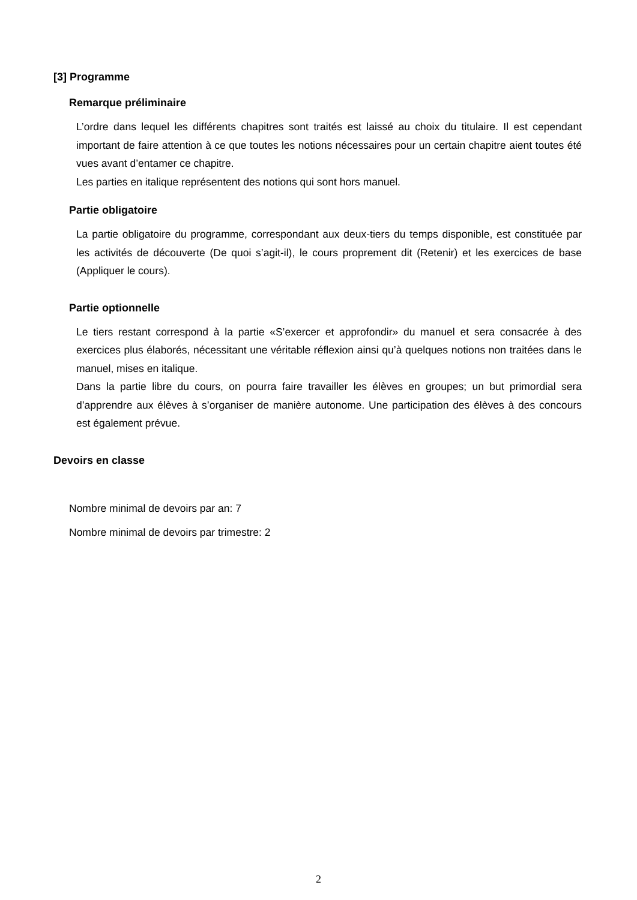[3] Programme
Remarque préliminaire
L’ordre dans lequel les différents chapitres sont traités est laissé au choix du titulaire. Il est cependant important de faire attention à ce que toutes les notions nécessaires pour un certain chapitre aient toutes été vues avant d’entamer ce chapitre.
Les parties en italique représentent des notions qui sont hors manuel.
Partie obligatoire
La partie obligatoire du programme, correspondant aux deux-tiers du temps disponible, est constituée par les activités de découverte (De quoi s’agit-il), le cours proprement dit (Retenir) et les exercices de base (Appliquer le cours).
Partie optionnelle
Le tiers restant correspond à la partie «S’exercer et approfondir» du manuel et sera consacrée à des exercices plus élaborés, nécessitant une véritable réflexion ainsi qu’à quelques notions non traitées dans le manuel, mises en italique.
Dans la partie libre du cours, on pourra faire travailler les élèves en groupes; un but primordial sera d’apprendre aux élèves à s’organiser de manière autonome. Une participation des élèves à des concours est également prévue.
Devoirs en classe
Nombre minimal de devoirs par an: 7
Nombre minimal de devoirs par trimestre: 2
2